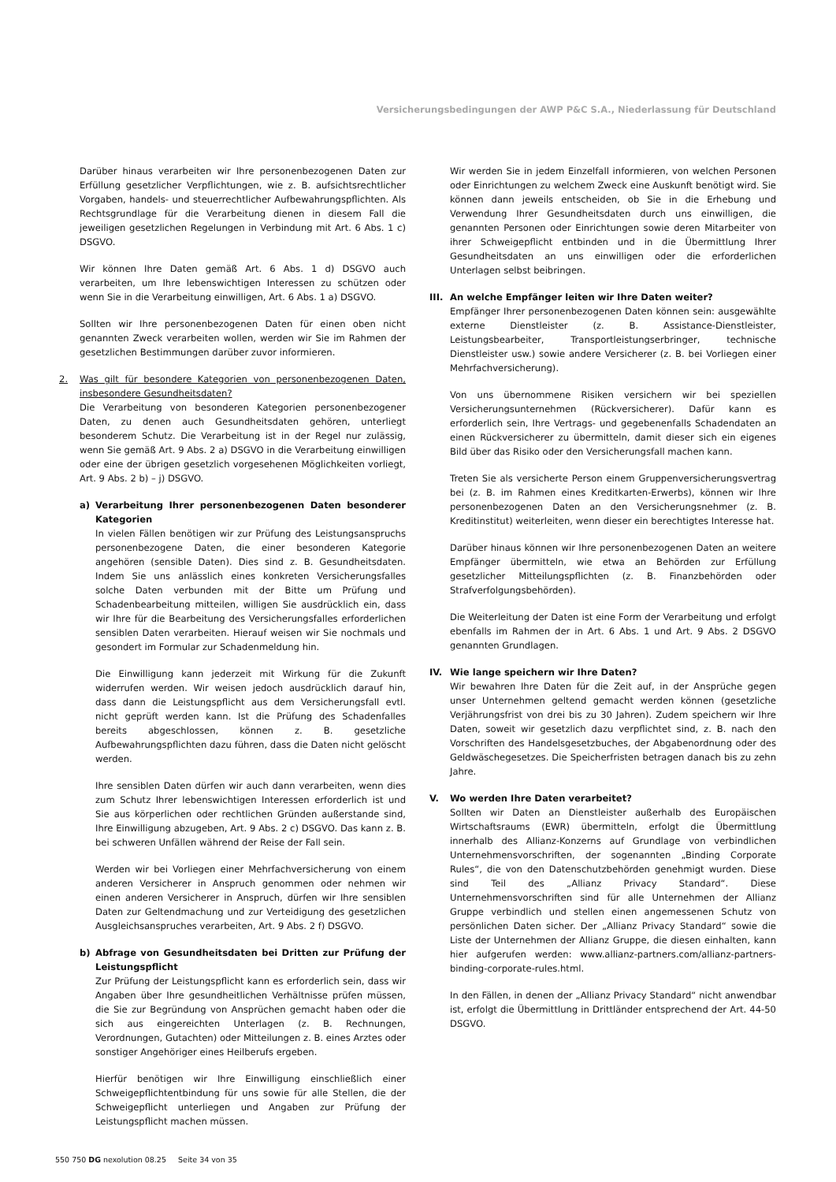Versicherungsbedingungen der AWP P&C S.A., Niederlassung für Deutschland
Darüber hinaus verarbeiten wir Ihre personenbezogenen Daten zur Erfüllung gesetzlicher Verpflichtungen, wie z. B. aufsichtsrechtlicher Vorgaben, handels- und steuerrechtlicher Aufbewahrungspflichten. Als Rechtsgrundlage für die Verarbeitung dienen in diesem Fall die jeweiligen gesetzlichen Regelungen in Verbindung mit Art. 6 Abs. 1 c) DSGVO.
Wir können Ihre Daten gemäß Art. 6 Abs. 1 d) DSGVO auch verarbeiten, um Ihre lebenswichtigen Interessen zu schützen oder wenn Sie in die Verarbeitung einwilligen, Art. 6 Abs. 1 a) DSGVO.
Sollten wir Ihre personenbezogenen Daten für einen oben nicht genannten Zweck verarbeiten wollen, werden wir Sie im Rahmen der gesetzlichen Bestimmungen darüber zuvor informieren.
2. Was gilt für besondere Kategorien von personenbezogenen Daten, insbesondere Gesundheitsdaten?
Die Verarbeitung von besonderen Kategorien personenbezogener Daten, zu denen auch Gesundheitsdaten gehören, unterliegt besonderem Schutz. Die Verarbeitung ist in der Regel nur zulässig, wenn Sie gemäß Art. 9 Abs. 2 a) DSGVO in die Verarbeitung einwilligen oder eine der übrigen gesetzlich vorgesehenen Möglichkeiten vorliegt, Art. 9 Abs. 2 b) – j) DSGVO.
a) Verarbeitung Ihrer personenbezogenen Daten besonderer Kategorien
In vielen Fällen benötigen wir zur Prüfung des Leistungsanspruchs personenbezogene Daten, die einer besonderen Kategorie angehören (sensible Daten). Dies sind z. B. Gesundheitsdaten. Indem Sie uns anlässlich eines konkreten Versicherungsfalles solche Daten verbunden mit der Bitte um Prüfung und Schadenbearbeitung mitteilen, willigen Sie ausdrücklich ein, dass wir Ihre für die Bearbeitung des Versicherungsfalles erforderlichen sensiblen Daten verarbeiten. Hierauf weisen wir Sie nochmals und gesondert im Formular zur Schadenmeldung hin.
Die Einwilligung kann jederzeit mit Wirkung für die Zukunft widerrufen werden. Wir weisen jedoch ausdrücklich darauf hin, dass dann die Leistungspflicht aus dem Versicherungsfall evtl. nicht geprüft werden kann. Ist die Prüfung des Schadenfalles bereits abgeschlossen, können z. B. gesetzliche Aufbewahrungspflichten dazu führen, dass die Daten nicht gelöscht werden.
Ihre sensiblen Daten dürfen wir auch dann verarbeiten, wenn dies zum Schutz Ihrer lebenswichtigen Interessen erforderlich ist und Sie aus körperlichen oder rechtlichen Gründen außerstande sind, Ihre Einwilligung abzugeben, Art. 9 Abs. 2 c) DSGVO. Das kann z. B. bei schweren Unfällen während der Reise der Fall sein.
Werden wir bei Vorliegen einer Mehrfachversicherung von einem anderen Versicherer in Anspruch genommen oder nehmen wir einen anderen Versicherer in Anspruch, dürfen wir Ihre sensiblen Daten zur Geltendmachung und zur Verteidigung des gesetzlichen Ausgleichsanspruches verarbeiten, Art. 9 Abs. 2 f) DSGVO.
b) Abfrage von Gesundheitsdaten bei Dritten zur Prüfung der Leistungspflicht
Zur Prüfung der Leistungspflicht kann es erforderlich sein, dass wir Angaben über Ihre gesundheitlichen Verhältnisse prüfen müssen, die Sie zur Begründung von Ansprüchen gemacht haben oder die sich aus eingereichten Unterlagen (z. B. Rechnungen, Verordnungen, Gutachten) oder Mitteilungen z. B. eines Arztes oder sonstiger Angehöriger eines Heilberufs ergeben.
Hierfür benötigen wir Ihre Einwilligung einschließlich einer Schweigepflichtentbindung für uns sowie für alle Stellen, die der Schweigepflicht unterliegen und Angaben zur Prüfung der Leistungspflicht machen müssen.
Wir werden Sie in jedem Einzelfall informieren, von welchen Personen oder Einrichtungen zu welchem Zweck eine Auskunft benötigt wird. Sie können dann jeweils entscheiden, ob Sie in die Erhebung und Verwendung Ihrer Gesundheitsdaten durch uns einwilligen, die genannten Personen oder Einrichtungen sowie deren Mitarbeiter von ihrer Schweigepflicht entbinden und in die Übermittlung Ihrer Gesundheitsdaten an uns einwilligen oder die erforderlichen Unterlagen selbst beibringen.
III.
An welche Empfänger leiten wir Ihre Daten weiter?
Empfänger Ihrer personenbezogenen Daten können sein: ausgewählte externe Dienstleister (z. B. Assistance-Dienstleister, Leistungsbearbeiter, Transportleistungserbringer, technische Dienstleister usw.) sowie andere Versicherer (z. B. bei Vorliegen einer Mehrfachversicherung).
Von uns übernommene Risiken versichern wir bei speziellen Versicherungsunternehmen (Rückversicherer). Dafür kann es erforderlich sein, Ihre Vertrags- und gegebenenfalls Schadendaten an einen Rückversicherer zu übermitteln, damit dieser sich ein eigenes Bild über das Risiko oder den Versicherungsfall machen kann.
Treten Sie als versicherte Person einem Gruppenversicherungsvertrag bei (z. B. im Rahmen eines Kreditkarten-Erwerbs), können wir Ihre personenbezogenen Daten an den Versicherungsnehmer (z. B. Kreditinstitut) weiterleiten, wenn dieser ein berechtigtes Interesse hat.
Darüber hinaus können wir Ihre personenbezogenen Daten an weitere Empfänger übermitteln, wie etwa an Behörden zur Erfüllung gesetzlicher Mitteilungspflichten (z. B. Finanzbehörden oder Strafverfolgungsbehörden).
Die Weiterleitung der Daten ist eine Form der Verarbeitung und erfolgt ebenfalls im Rahmen der in Art. 6 Abs. 1 und Art. 9 Abs. 2 DSGVO genannten Grundlagen.
IV. Wie lange speichern wir Ihre Daten?
Wir bewahren Ihre Daten für die Zeit auf, in der Ansprüche gegen unser Unternehmen geltend gemacht werden können (gesetzliche Verjährungsfrist von drei bis zu 30 Jahren). Zudem speichern wir Ihre Daten, soweit wir gesetzlich dazu verpflichtet sind, z. B. nach den Vorschriften des Handelsgesetzbuches, der Abgabenordnung oder des Geldwäschegesetzes. Die Speicherfristen betragen danach bis zu zehn Jahre.
V. Wo werden Ihre Daten verarbeitet?
Sollten wir Daten an Dienstleister außerhalb des Europäischen Wirtschaftsraums (EWR) übermitteln, erfolgt die Übermittlung innerhalb des Allianz-Konzerns auf Grundlage von verbindlichen Unternehmensvorschriften, der sogenannten „Binding Corporate Rules“, die von den Datenschutzbehörden genehmigt wurden. Diese sind Teil des „Allianz Privacy Standard“. Diese Unternehmensvorschriften sind für alle Unternehmen der Allianz Gruppe verbindlich und stellen einen angemessenen Schutz von persönlichen Daten sicher. Der „Allianz Privacy Standard“ sowie die Liste der Unternehmen der Allianz Gruppe, die diesen einhalten, kann hier aufgerufen werden: www.allianz-partners.com/allianz-partners-binding-corporate-rules.html.
In den Fällen, in denen der „Allianz Privacy Standard“ nicht anwendbar ist, erfolgt die Übermittlung in Drittländer entsprechend der Art. 44-50 DSGVO.
550 750 DG nexolution 08.25 Seite 34 von 35